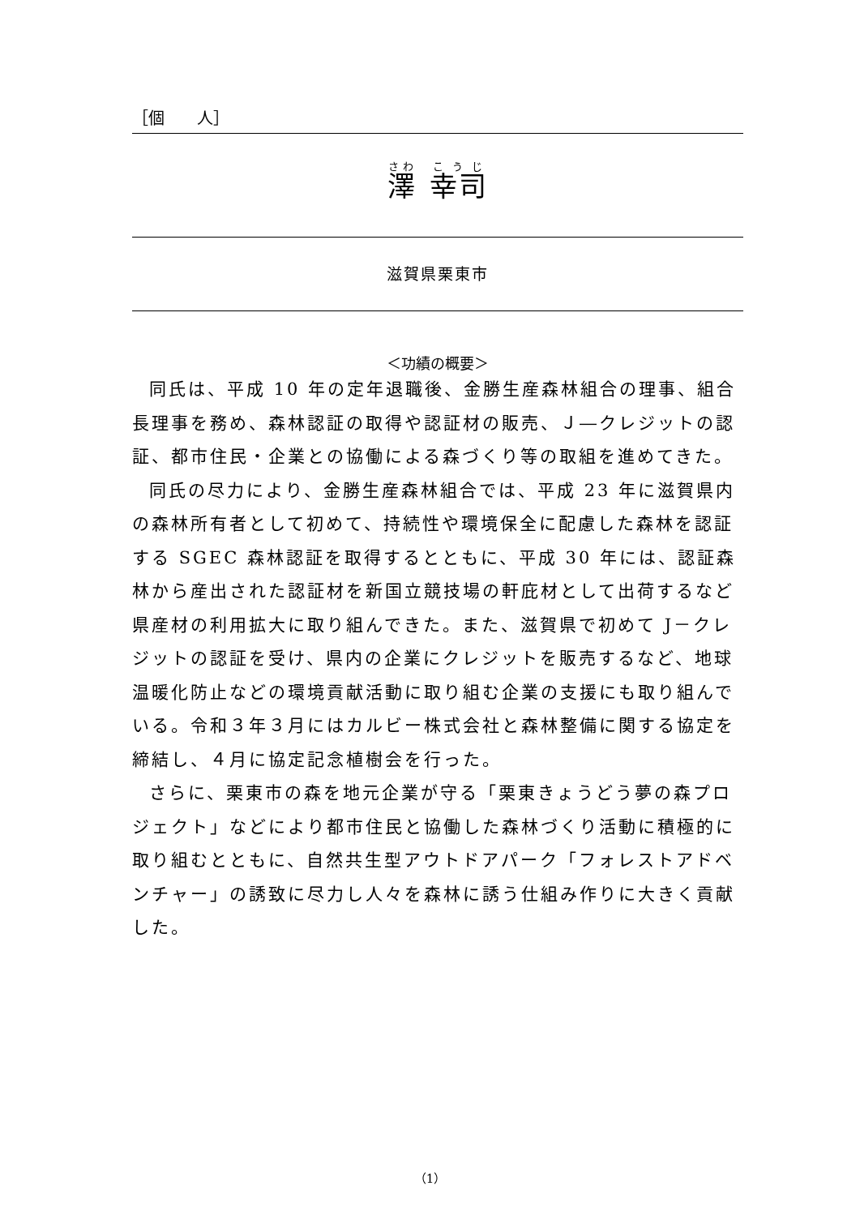［個　　人］
澤　幸司
滋賀県栗東市
＜功績の概要＞
同氏は、平成 10 年の定年退職後、金勝生産森林組合の理事、組合長理事を務め、森林認証の取得や認証材の販売、Ｊ―クレジットの認証、都市住民・企業との協働による森づくり等の取組を進めてきた。
同氏の尽力により、金勝生産森林組合では、平成 23 年に滋賀県内の森林所有者として初めて、持続性や環境保全に配慮した森林を認証する SGEC 森林認証を取得するとともに、平成 30 年には、認証森林から産出された認証材を新国立競技場の軒庇材として出荷するなど県産材の利用拡大に取り組んできた。また、滋賀県で初めて J－クレジットの認証を受け、県内の企業にクレジットを販売するなど、地球温暖化防止などの環境貢献活動に取り組む企業の支援にも取り組んでいる。令和３年３月にはカルビー株式会社と森林整備に関する協定を締結し、４月に協定記念植樹会を行った。
さらに、栗東市の森を地元企業が守る「栗東きょうどう夢の森プロジェクト」などにより都市住民と協働した森林づくり活動に積極的に取り組むとともに、自然共生型アウトドアパーク「フォレストアドベンチャー」の誘致に尽力し人々を森林に誘う仕組み作りに大きく貢献した。
（1）